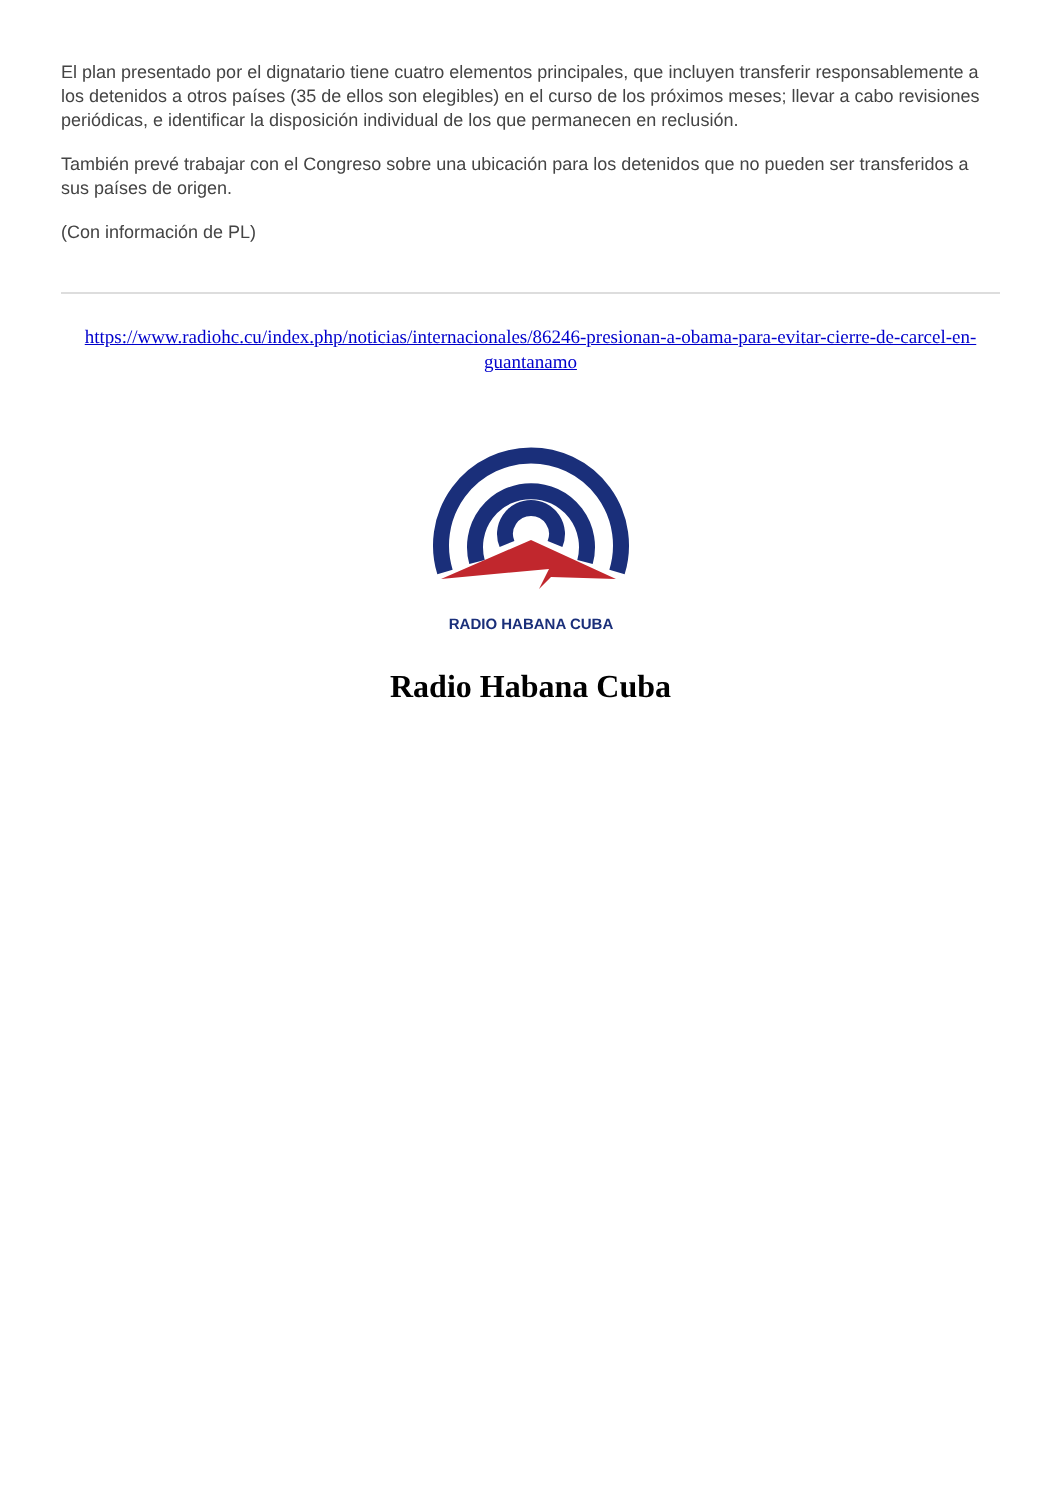El plan presentado por el dignatario tiene cuatro elementos principales, que incluyen transferir responsablemente a los detenidos a otros países (35 de ellos son elegibles) en el curso de los próximos meses; llevar a cabo revisiones periódicas, e identificar la disposición individual de los que permanecen en reclusión.
También prevé trabajar con el Congreso sobre una ubicación para los detenidos que no pueden ser transferidos a sus países de origen.
(Con información de PL)
https://www.radiohc.cu/index.php/noticias/internacionales/86246-presionan-a-obama-para-evitar-cierre-de-carcel-en-guantanamo
RADIO HABANA CUBA
Radio Habana Cuba